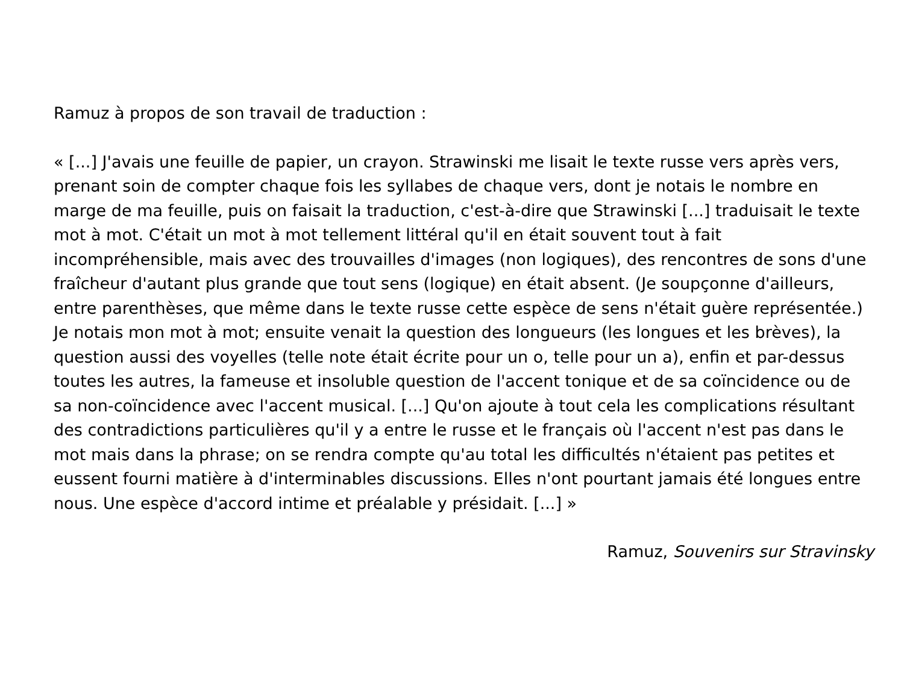Ramuz à propos de son travail de traduction :
« [...] J'avais une feuille de papier, un crayon. Strawinski me lisait le texte russe vers après vers, prenant soin de compter chaque fois les syllabes de chaque vers, dont je notais le nombre en marge de ma feuille, puis on faisait la traduction, c'est-à-dire que Strawinski [...] traduisait le texte mot à mot. C'était un mot à mot tellement littéral qu'il en était souvent tout à fait incompréhensible, mais avec des trouvailles d'images (non logiques), des rencontres de sons d'une fraîcheur d'autant plus grande que tout sens (logique) en était absent. (Je soupçonne d'ailleurs, entre parenthèses, que même dans le texte russe cette espèce de sens n'était guère représentée.) Je notais mon mot à mot; ensuite venait la question des longueurs (les longues et les brèves), la question aussi des voyelles (telle note était écrite pour un o, telle pour un a), enfin et par-dessus toutes les autres, la fameuse et insoluble question de l'accent tonique et de sa coïncidence ou de sa non-coïncidence avec l'accent musical. [...] Qu'on ajoute à tout cela les complications résultant des contradictions particulières qu'il y a entre le russe et le français où l'accent n'est pas dans le mot mais dans la phrase; on se rendra compte qu'au total les difficultés n'étaient pas petites et eussent fourni matière à d'interminables discussions. Elles n'ont pourtant jamais été longues entre nous. Une espèce d'accord intime et préalable y présidait. [...] »
Ramuz, Souvenirs sur Stravinsky